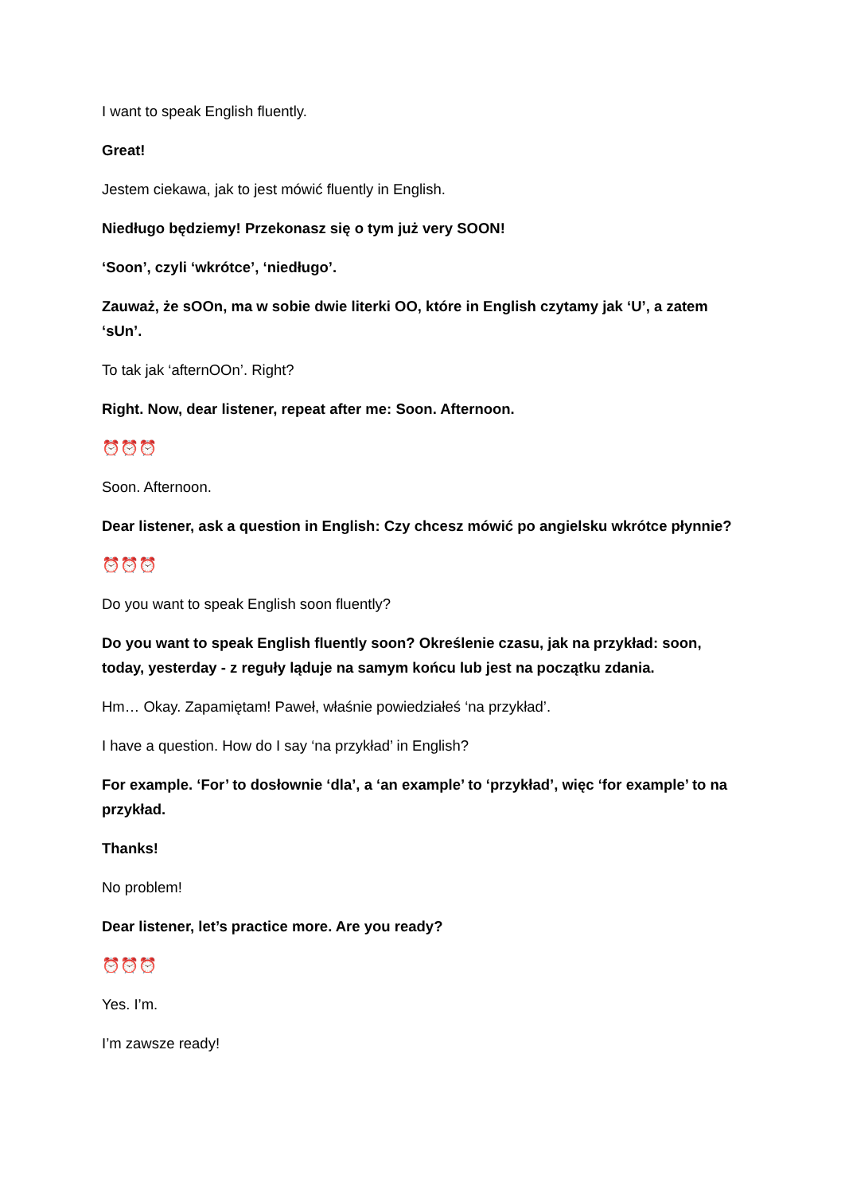I want to speak English fluently.
Great!
Jestem ciekawa, jak to jest mówić fluently in English.
Niedługo będziemy! Przekonasz się o tym już very SOON!
‘Soon’, czyli ‘wkrótce’, ‘niedługo’.
Zauważ, że sOOn, ma w sobie dwie literki OO, które in English czytamy jak ‘U’, a zatem ‘sUn’.
To tak jak ‘afternOOn’. Right?
Right. Now, dear listener, repeat after me: Soon. Afternoon.
⏰⏰⏰
Soon. Afternoon.
Dear listener, ask a question in English: Czy chcesz mówić po angielsku wkrótce płynnie?
⏰⏰⏰
Do you want to speak English soon fluently?
Do you want to speak English fluently soon? Określenie czasu, jak na przykład: soon, today, yesterday - z reguły ląduje na samym końcu lub jest na początku zdania.
Hm… Okay. Zapamiętam! Paweł, właśnie powiedziałeś ‘na przykład’.
I have a question. How do I say ‘na przykład’ in English?
For example. ‘For’ to dosłownie ‘dla’, a ‘an example’ to ‘przykład’, więc ‘for example’ to na przykład.
Thanks!
No problem!
Dear listener, let’s practice more. Are you ready?
⏰⏰⏰
Yes. I’m.
I’m zawsze ready!